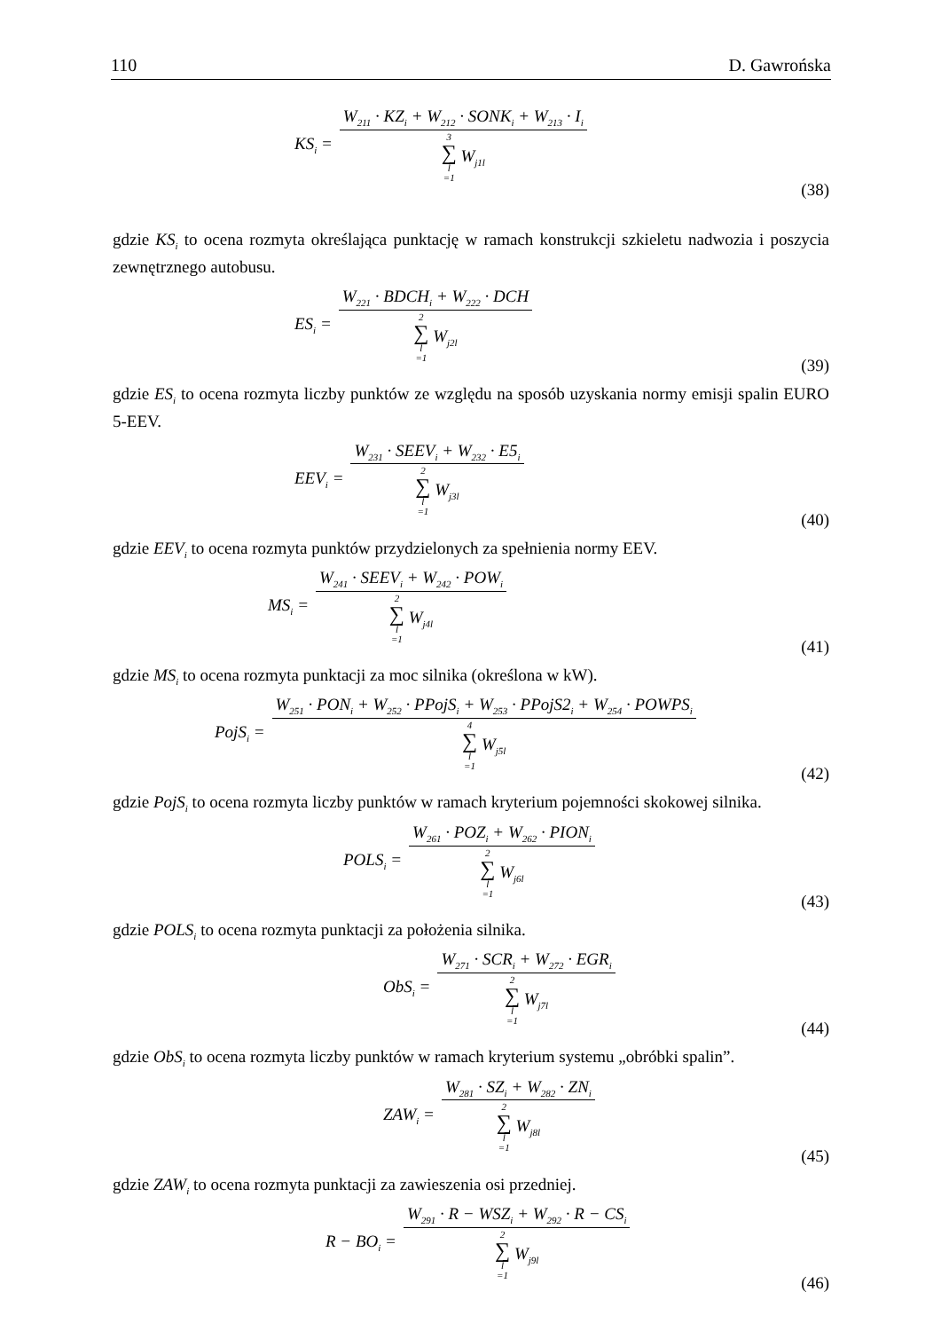110 D. Gawrońska
KS<sub>i</sub> =
W<sub>211</sub> · KZ<sub>i</sub> + W<sub>212</sub> · SONK<sub>i</sub> + W<sub>213</sub> · I<sub>i</sub>
3 ∑ l =1 W<sub>j1l</sub>
(38)
gdzie KS<sub>i</sub> to ocena rozmyta określająca punktację w ramach konstrukcji szkieletu nadwozia i poszycia zewnętrznego autobusu.
ES<sub>i</sub> =
W<sub>221</sub> · BDCH<sub>i</sub> + W<sub>222</sub> · DCH
2 ∑ l =1 W<sub>j2l</sub>
(39)
gdzie ES<sub>i</sub> to ocena rozmyta liczby punktów ze względu na sposób uzyskania normy emisji spalin EURO 5-EEV.
EEV<sub>i</sub> =
W<sub>231</sub> · SEEV<sub>i</sub> + W<sub>232</sub> · E5<sub>i</sub>
2 ∑ l =1 W<sub>j3l</sub>
(40)
gdzie EEV<sub>i</sub> to ocena rozmyta punktów przydzielonych za spełnienia normy EEV.
MS<sub>i</sub> =
W<sub>241</sub> · SEEV<sub>i</sub> + W<sub>242</sub> · POW<sub>i</sub>
2 ∑ l =1 W<sub>j4l</sub>
(41)
gdzie MS<sub>i</sub> to ocena rozmyta punktacji za moc silnika (określona w kW).
PojS<sub>i</sub> =
W<sub>251</sub> · PON<sub>i</sub> + W<sub>252</sub> · PPojS<sub>i</sub> + W<sub>253</sub> · PPojS2<sub>i</sub> + W<sub>254</sub> · POWPS<sub>i</sub>
4 ∑ l =1 W<sub>j5l</sub>
(42)
gdzie PojS<sub>i</sub> to ocena rozmyta liczby punktów w ramach kryterium pojemności skokowej silnika.
POLS<sub>i</sub> =
W<sub>261</sub> · POZ<sub>i</sub> + W<sub>262</sub> · PION<sub>i</sub>
2 ∑ l =1 W<sub>j6l</sub>
(43)
gdzie POLS<sub>i</sub> to ocena rozmyta punktacji za położenia silnika.
ObS<sub>i</sub> =
W<sub>271</sub> · SCR<sub>i</sub> + W<sub>272</sub> · EGR<sub>i</sub>
2 ∑ l =1 W<sub>j7l</sub>
(44)
gdzie ObS<sub>i</sub> to ocena rozmyta liczby punktów w ramach kryterium systemu „obróbki spalin”.
ZAW<sub>i</sub> =
W<sub>281</sub> · SZ<sub>i</sub> + W<sub>282</sub> · ZN<sub>i</sub>
2 ∑ l =1 W<sub>j8l</sub>
(45)
gdzie ZAW<sub>i</sub> to ocena rozmyta punktacji za zawieszenia osi przedniej.
R − BO<sub>i</sub> =
W<sub>291</sub> · R − WSZ<sub>i</sub> + W<sub>292</sub> · R − CS<sub>i</sub>
2 ∑ l =1 W<sub>j9l</sub>
(46)